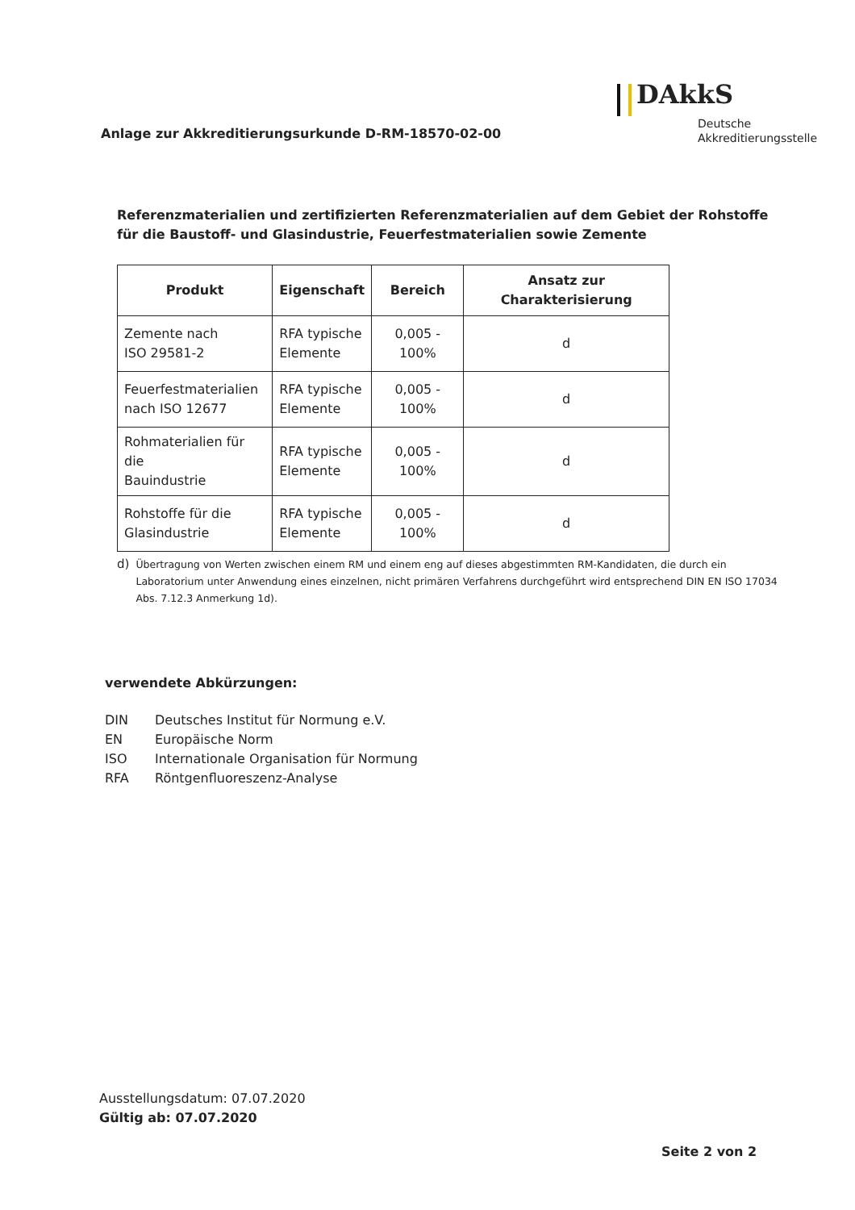Anlage zur Akkreditierungsurkunde D-RM-18570-02-00
DAkkS
Deutsche
Akkreditierungsstelle
Referenzmaterialien und zertifizierten Referenzmaterialien auf dem Gebiet der Rohstoffe für die Baustoff- und Glasindustrie, Feuerfestmaterialien sowie Zemente
| Produkt | Eigenschaft | Bereich | Ansatz zur Charakterisierung |
| --- | --- | --- | --- |
| Zemente nach ISO 29581-2 | RFA typische Elemente | 0,005 - 100% | d |
| Feuerfestmaterialien nach ISO 12677 | RFA typische Elemente | 0,005 - 100% | d |
| Rohmaterialien für die Bauindustrie | RFA typische Elemente | 0,005 - 100% | d |
| Rohstoffe für die Glasindustrie | RFA typische Elemente | 0,005 - 100% | d |
d) Übertragung von Werten zwischen einem RM und einem eng auf dieses abgestimmten RM-Kandidaten, die durch ein Laboratorium unter Anwendung eines einzelnen, nicht primären Verfahrens durchgeführt wird entsprechend DIN EN ISO 17034 Abs. 7.12.3 Anmerkung 1d).
verwendete Abkürzungen:
DIN Deutsches Institut für Normung e.V.
EN Europäische Norm
ISO Internationale Organisation für Normung
RFA Röntgenfluoreszenz-Analyse
Ausstellungsdatum: 07.07.2020
Gültig ab: 07.07.2020
Seite 2 von 2